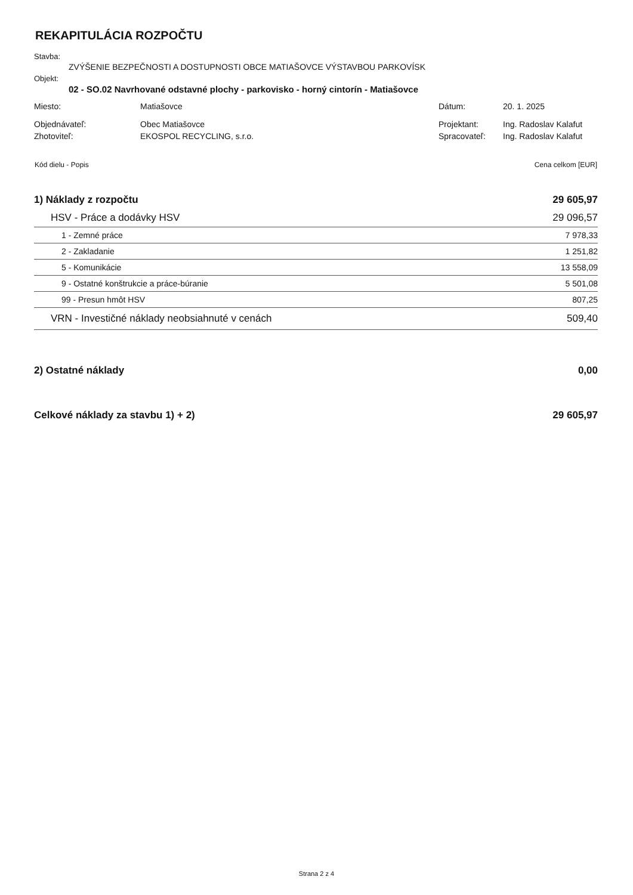REKAPITULÁCIA ROZPOČTU
Stavba:
ZVÝŠENIE BEZPEČNOSTI A DOSTUPNOSTI OBCE MATIAŠOVCE VÝSTAVBOU PARKOVÍSK
Objekt:
02 - SO.02 Navrhované odstavné plochy - parkovisko - horný cintorín - Matiašovce
| Miesto: | Matiašovce | Dátum: | 20. 1. 2025 |
| Objednávateľ: | Obec Matiašovce | Projektant: | Ing. Radoslav Kalafut |
| Zhotoviteľ: | EKOSPOL RECYCLING, s.r.o. | Spracovateľ: | Ing. Radoslav Kalafut |
| Kód dielu - Popis | Cena celkom [EUR] |
| 1) Náklady z rozpočtu | 29 605,97 |
| HSV - Práce a dodávky HSV | 29 096,57 |
| 1 - Zemné práce | 7 978,33 |
| 2 - Zakladanie | 1 251,82 |
| 5 - Komunikácie | 13 558,09 |
| 9 - Ostatné konštrukcie a práce-búranie | 5 501,08 |
| 99 - Presun hmôt HSV | 807,25 |
| VRN - Investičné náklady neobsiahnuté v cenách | 509,40 |
| 2) Ostatné náklady | 0,00 |
| Celkové náklady za stavbu 1) + 2) | 29 605,97 |
Strana 2 z 4